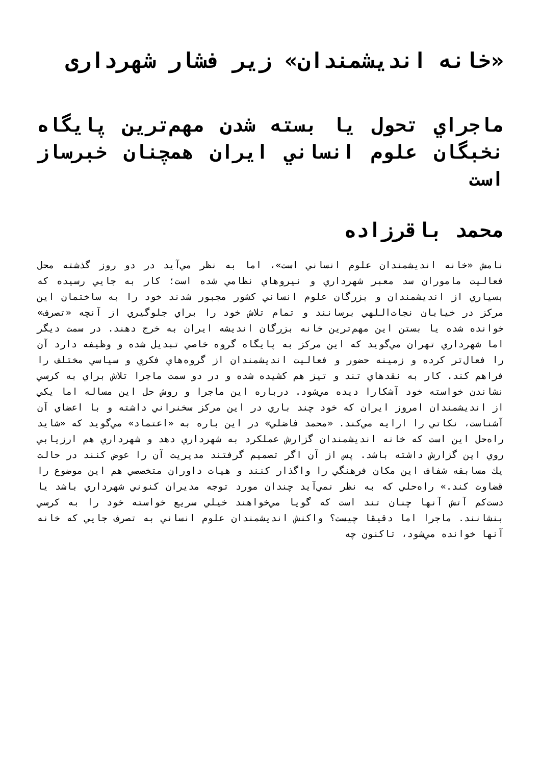«خانه اندیشمندان» زیر فشار شهرداری
ماجراي تحول يا بسته شدن مهم‌ترين پايگاه نخبگان علوم انساني ايران همچنان خبرساز است
محمد باقرزاده
نامش «خانه انديشمندان علوم انساني است»، اما به نظر مي‌آيد در دو روز گذشته محل فعاليت ماموران سد معبر شهرداري و نيروهاي نظامي شده است؛ كار به جايي رسيده كه بسياري از انديشمندان و بزرگان علوم انساني كشور مجبور شدند خود را به ساختمان اين مركز در خيابان نجات‌اللهي برسانند و تمام تلاش خود را براي جلوگيري از آنچه «تصرف» خوانده شده يا بستن اين مهم‌ترين خانه بزرگان انديشه ايران به خرج دهند. در سمت ديگر اما شهرداري تهران مي‌گويد كه اين مركز به پايگاه گروه خاصي تبديل شده و وظيفه دارد آن را فعال‌تر كرده و زمينه حضور و فعاليت انديشمندان از گروه‌هاي فكري و سياسي مختلف را فراهم كند. كار به نقدهاي تند و تيز هم كشيده شده و در دو سمت ماجرا تلاش براي به كرسي نشاندن خواسته خود آشكارا ديده مي‌شود. درباره اين ماجرا و روش حل اين مساله اما يكي از انديشمندان امروز ايران كه خود چند باري در اين مركز سخنراني داشته و با اعضاي آن آشناست، نكاتي را ارايه مي‌كند. «محمد فاضلي» در اين باره به «اعتماد» مي‌گويد كه «شايد راه‌حل اين است كه خانه انديشمندان گزارش عملكرد به شهرداري دهد و شهرداري هم ارزيابي روي اين گزارش داشته باشد. پس از آن اگر تصميم گرفتند مديريت آن را عوض كنند در حالت يك مسابقه شفاف اين مكان فرهنگي را واگذار كنند و هيات داوران متخصصي هم اين موضوع را قضاوت كند.» راه‌حلي كه به نظر نمي‌آيد چندان مورد توجه مديران كنوني شهرداري باشد يا دست‌كم آتش آنها چنان تند است كه گويا مي‌خواهند خيلي سريع خواسته خود را به كرسي بنشانند. ماجرا اما دقيقا چيست؟ واكنش انديشمندان علوم انساني به تصرف جايي كه خانه آنها خوانده مي‌شود، تاكنون چه